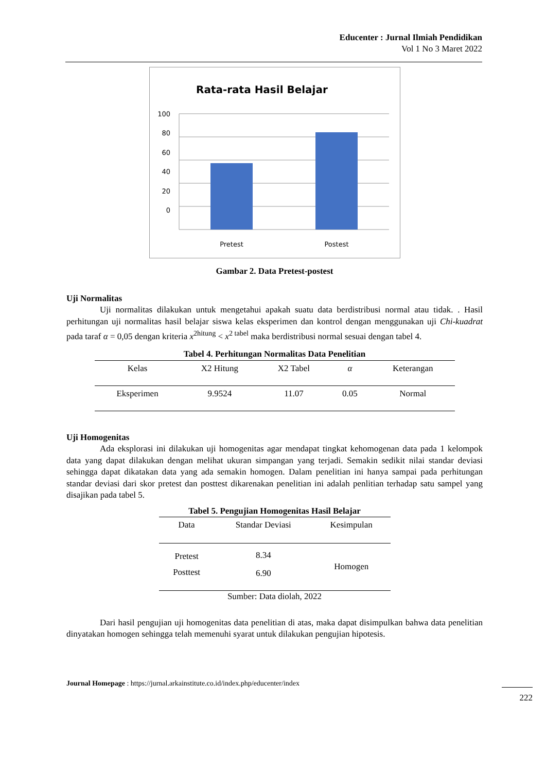Educenter : Jurnal Ilmiah Pendidikan
Vol 1 No 3 Maret 2022
Rata-rata Hasil Belajar
100
80
60
40
20
0
Pretest
Postest
Gambar 2. Data Pretest-postest
Uji Normalitas
Uji normalitas dilakukan untuk mengetahui apakah suatu data berdistribusi normal atau tidak. . Hasil perhitungan uji normalitas hasil belajar siswa kelas eksperimen dan kontrol dengan menggunakan uji Chi-kuadrat pada taraf α = 0,05 dengan kriteria x<sup>2hitung</sup> < x<sup>2 tabel</sup> maka berdistribusi normal sesuai dengan tabel 4.
Tabel 4. Perhitungan Normalitas Data Penelitian
| Kelas | X2 Hitung | X2 Tabel | α | Keterangan |
| --- | --- | --- | --- | --- |
| Eksperimen | 9.9524 | 11.07 | 0.05 | Normal |
Uji Homogenitas
Ada eksplorasi ini dilakukan uji homogenitas agar mendapat tingkat kehomogenan data pada 1 kelompok data yang dapat dilakukan dengan melihat ukuran simpangan yang terjadi. Semakin sedikit nilai standar deviasi sehingga dapat dikatakan data yang ada semakin homogen. Dalam penelitian ini hanya sampai pada perhitungan standar deviasi dari skor pretest dan posttest dikarenakan penelitian ini adalah penlitian terhadap satu sampel yang disajikan pada tabel 5.
Tabel 5. Pengujian Homogenitas Hasil Belajar
| Data | Standar Deviasi | Kesimpulan |
| --- | --- | --- |
| Pretest | 8.34 | Homogen |
| Posttest | 6.90 | |
Sumber: Data diolah, 2022
Dari hasil pengujian uji homogenitas data penelitian di atas, maka dapat disimpulkan bahwa data penelitian dinyatakan homogen sehingga telah memenuhi syarat untuk dilakukan pengujian hipotesis.
Journal Homepage : https://jurnal.arkainstitute.co.id/index.php/educenter/index
222